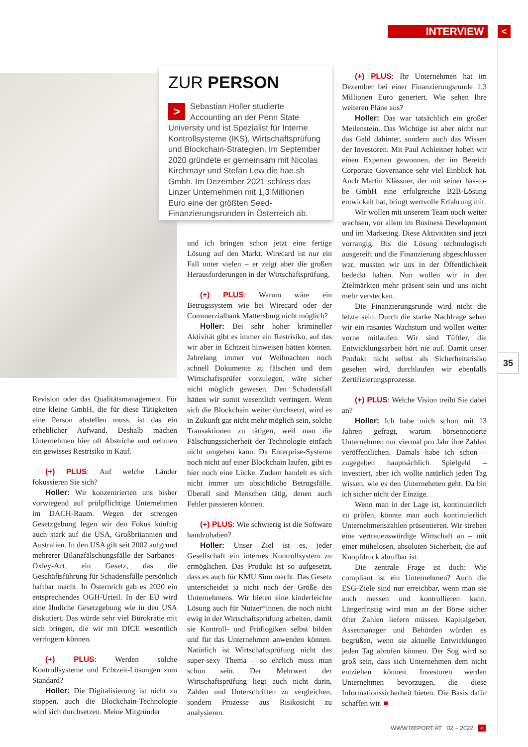INTERVIEW <
ZUR PERSON
>
Sebastian Holler studierte Accounting an der Penn State University und ist Spezialist für Interne Kontrollsysteme (IKS), Wirtschaftsprüfung und Blockchain-Strategien. Im September 2020 gründete er gemeinsam mit Nicolas Kirchmayr und Stefan Lew die hae.sh Gmbh. Im Dezember 2021 schloss das Linzer Unternehmen mit 1,3 Millionen Euro eine der größten Seed-Finanzierungsrunden in Österreich ab.
Revision oder das Qualitätsmanagement. Für eine kleine GmbH, die für diese Tätigkeiten eine Person abstellen muss, ist das ein erheblicher Aufwand. Deshalb machen Unternehmen hier oft Abstriche und nehmen ein gewisses Restrisiko in Kauf.
(+) PLUS: Auf welche Länder fokussieren Sie sich?
Holler: Wir konzentrierten uns bisher vorwiegend auf prüfpflichtige Unternehmen im DACH-Raum. Wegen der strengen Gesetzgebung legen wir den Fokus künftig auch stark auf die USA, Großbritannien und Australien. In den USA gilt seit 2002 aufgrund mehrerer Bilanzfälschungsfälle der Sarbanes-Oxley-Act, ein Gesetz, das die Geschäftsführung für Schadensfälle persönlich haftbar macht. In Österreich gab es 2020 ein entsprechendes OGH-Urteil. In der EU wird eine ähnliche Gesetzgebung wie in den USA diskutiert. Das würde sehr viel Bürokratie mit sich bringen, die wir mit DICE wesentlich verringern können.
(+) PLUS: Werden solche Kontrollsysteme und Echtzeit-Lösungen zum Standard?
Holler: Die Digitalisierung ist nicht zu stoppen, auch die Blockchain-Technologie wird sich durchsetzen. Meine Mitgründer
und ich bringen schon jetzt eine fertige Lösung auf den Markt. Wirecard ist nur ein Fall unter vielen – er zeigt aber die großen Herausforderungen in der Wirtschaftsprüfung.
(+) PLUS: Warum wäre ein Betrugssystem wie bei Wirecard oder der Commerzialbank Mattersburg nicht möglich?
Holler: Bei sehr hoher krimineller Aktivität gibt es immer ein Restrisiko, auf das wir aber in Echtzeit hinweisen hätten können. Jahrelang immer vor Weihnachten noch schnell Dokumente zu fälschen und dem Wirtschaftsprüfer vorzulegen, wäre sicher nicht möglich gewesen. Den Schadensfall hätten wir somit wesentlich verringert. Wenn sich die Blockchain weiter durchsetzt, wird es in Zukunft gar nicht mehr möglich sein, solche Transaktionen zu tätigen, weil man die Fälschungssicherheit der Technologie einfach nicht umgehen kann. Da Enterprise-Systeme noch nicht auf einer Blockchain laufen, gibt es hier noch eine Lücke. Zudem handelt es sich nicht immer um absichtliche Betrugsfälle. Überall sind Menschen tätig, denen auch Fehler passieren können.
(+) PLUS: Wie schwierig ist die Software handzuhaben?
Holler: Unser Ziel ist es, jeder Gesellschaft ein internes Kontrollsystem zu ermöglichen. Das Produkt ist so aufgesetzt, dass es auch für KMU Sinn macht. Das Gesetz unterscheidet ja nicht nach der Größe des Unternehmens. Wir bieten eine kinderleichte Lösung auch für Nutzer*innen, die noch nicht ewig in der Wirtschaftsprüfung arbeiten, damit sie Kontroll- und Prüflogiken selbst bilden und für das Unternehmen anwenden können. Natürlich ist Wirtschaftsprüfung nicht das super-sexy Thema – so ehrlich muss man schon sein. Der Mehrwert der Wirtschaftsprüfung liegt auch nicht darin, Zahlen und Unterschriften zu vergleichen, sondern Prozesse aus Risikosicht zu analysieren.
(+) PLUS: Ihr Unternehmen hat im Dezember bei einer Finanzierungsrunde 1,3 Millionen Euro generiert. Wie sehen Ihre weiteren Pläne aus?
Holler: Das war tatsächlich ein großer Meilenstein. Das Wichtige ist aber nicht nur das Geld dahinter, sondern auch das Wissen der Investoren. Mit Paul Achleitner haben wir einen Experten gewonnen, der im Bereich Corporate Governance sehr viel Einblick hat. Auch Martin Klässner, der mit seiner has-to-be GmbH eine erfolgreiche B2B-Lösung entwickelt hat, bringt wertvolle Erfahrung mit.
Wir wollen mit unserem Team noch weiter wachsen, vor allem im Business Development und im Marketing. Diese Aktivitäten sind jetzt vorrangig. Bis die Lösung technologisch ausgereift und die Finanzierung abgeschlossen war, mussten wir uns in der Öffentlichkeit bedeckt halten. Nun wollen wir in den Zielmärkten mehr präsent sein und uns nicht mehr verstecken.
Die Finanzierungsrunde wird nicht die letzte sein. Durch die starke Nachfrage sehen wir ein rasantes Wachstum und wollen weiter vorne mitlaufen. Wir sind Tüftler, die Entwicklungsarbeit hört nie auf. Damit unser Produkt nicht selbst als Sicherheitsrisiko gesehen wird, durchlaufen wir ebenfalls Zertifizierungsprozesse.
(+) PLUS: Welche Vision treibt Sie dabei an?
Holler: Ich habe mich schon mit 13 Jahren gefragt, warum börsennotierte Unternehmen nur viermal pro Jahr ihre Zahlen veröffentlichen. Damals habe ich schon – zugegeben hauptsächlich Spielgeld – investiert, aber ich wollte natürlich jeden Tag wissen, wie es den Unternehmen geht. Da bin ich sicher nicht der Einzige.
Wenn man in der Lage ist, kontinuierlich zu prüfen, könnte man auch kontinuierlich Unternehmenszahlen präsentieren. Wir streben eine vertrauenswürdige Wirtschaft an – mit einer mühelosen, absoluten Sicherheit, die auf Knopfdruck abrufbar ist.
Die zentrale Frage ist doch: Wie compliant ist ein Unternehmen? Auch die ESG-Ziele sind nur erreichbar, wenn man sie auch messen und kontrollieren kann. Längerfristig wird man an der Börse sicher öfter Zahlen liefern müssen. Kapitalgeber, Assetmanager und Behörden würden es begrüßen, wenn sie aktuelle Entwicklungen jeden Tag abrufen können. Der Sog wird so groß sein, dass sich Unternehmen dem nicht entziehen können. Investoren werden Unternehmen bevorzugen, die diese Informationssicherheit bieten. Die Basis dafür schaffen wir. ■
35
WWW.REPORT.AT 02 – 2022 <